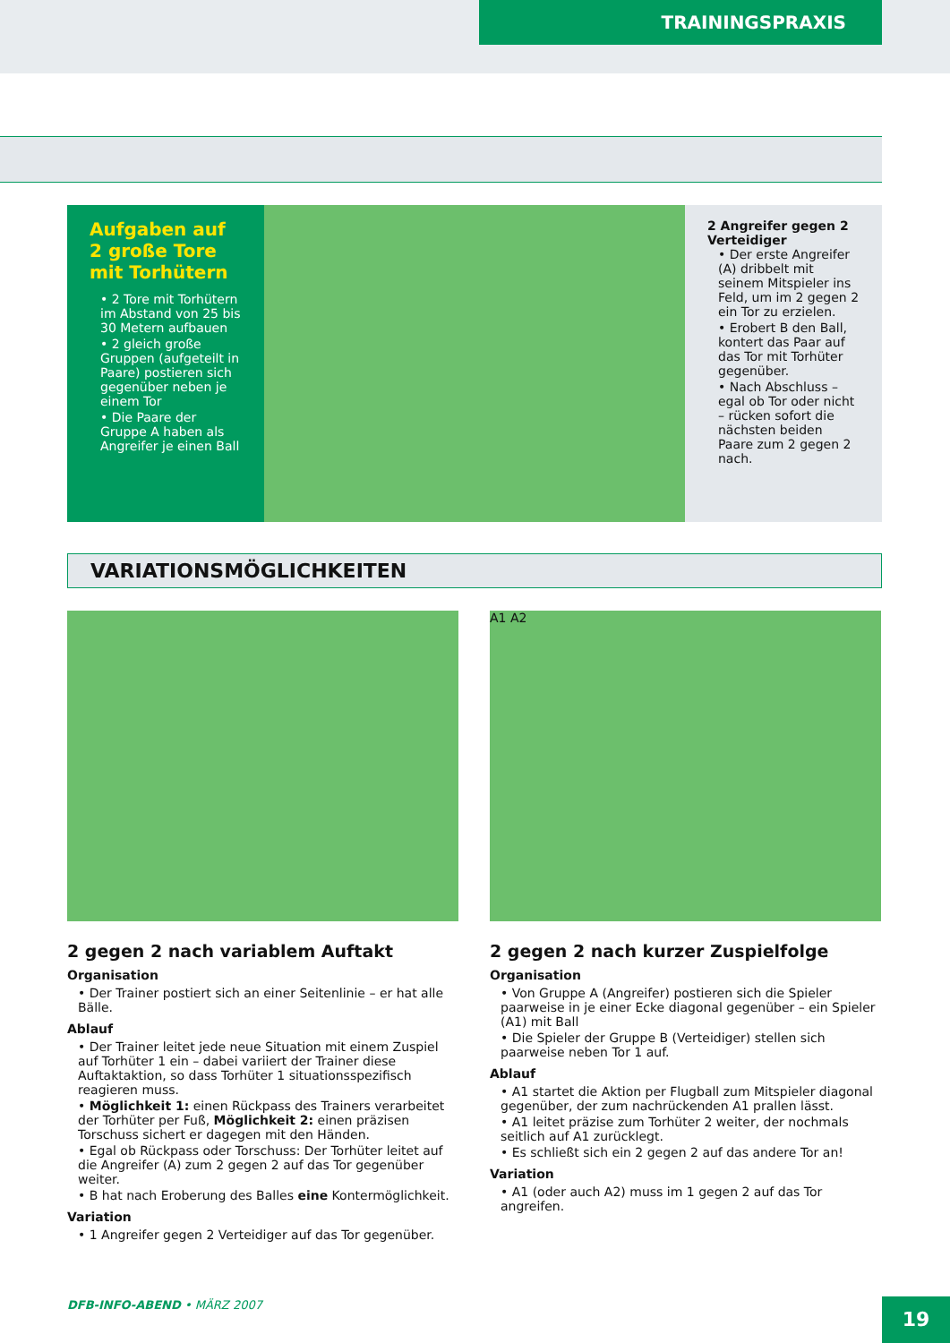TRAININGSPRAXIS
Aufgaben auf 2 große Tore mit Torhütern
• 2 Tore mit Torhütern im Abstand von 25 bis 30 Metern aufbauen
• 2 gleich große Gruppen (aufgeteilt in Paare) postieren sich gegenüber neben je einem Tor
• Die Paare der Gruppe A haben als Angreifer je einen Ball
2 Angreifer gegen 2 Verteidiger
• Der erste Angreifer (A) dribbelt mit seinem Mitspieler ins Feld, um im 2 gegen 2 ein Tor zu erzielen.
• Erobert B den Ball, kontert das Paar auf das Tor mit Torhüter gegenüber.
• Nach Abschluss – egal ob Tor oder nicht – rücken sofort die nächsten beiden Paare zum 2 gegen 2 nach.
VARIATIONSMÖGLICHKEITEN
2 gegen 2 nach variablem Auftakt
Organisation
• Der Trainer postiert sich an einer Seitenlinie – er hat alle Bälle.
Ablauf
• Der Trainer leitet jede neue Situation mit einem Zuspiel auf Torhüter 1 ein – dabei variiert der Trainer diese Auftaktaktion, so dass Torhüter 1 situationsspezifisch reagieren muss.
• Möglichkeit 1: einen Rückpass des Trainers verarbeitet der Torhüter per Fuß, Möglichkeit 2: einen präzisen Torschuss sichert er dagegen mit den Händen.
• Egal ob Rückpass oder Torschuss: Der Torhüter leitet auf die Angreifer (A) zum 2 gegen 2 auf das Tor gegenüber weiter.
• B hat nach Eroberung des Balles eine Kontermöglichkeit.
Variation
• 1 Angreifer gegen 2 Verteidiger auf das Tor gegenüber.
A1 A2
2 gegen 2 nach kurzer Zuspielfolge
Organisation
• Von Gruppe A (Angreifer) postieren sich die Spieler paarweise in je einer Ecke diagonal gegenüber – ein Spieler (A1) mit Ball
• Die Spieler der Gruppe B (Verteidiger) stellen sich paarweise neben Tor 1 auf.
Ablauf
• A1 startet die Aktion per Flugball zum Mitspieler diagonal gegenüber, der zum nachrückenden A1 prallen lässt.
• A1 leitet präzise zum Torhüter 2 weiter, der nochmals seitlich auf A1 zurücklegt.
• Es schließt sich ein 2 gegen 2 auf das andere Tor an!
Variation
• A1 (oder auch A2) muss im 1 gegen 2 auf das Tor angreifen.
DFB-INFO-ABEND • MÄRZ 2007 19